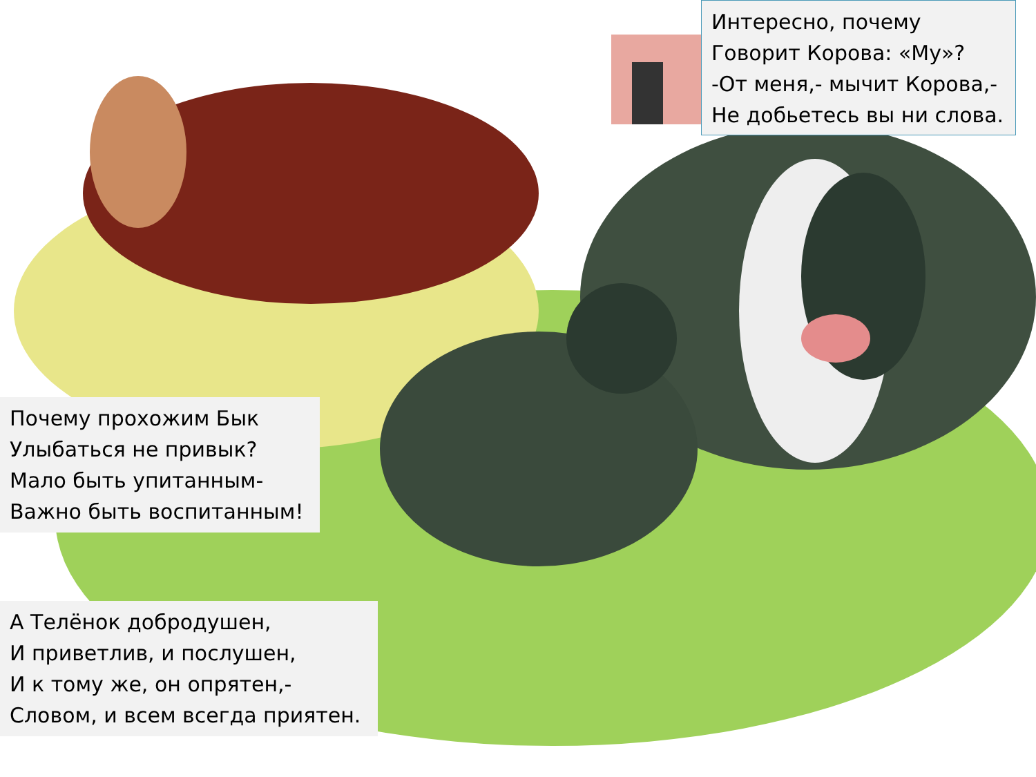Интересно, почему
Говорит Корова: «Му»?
-От меня,- мычит Корова,-
Не добьетесь вы ни слова.
Почему прохожим Бык
Улыбаться не привык?
Мало быть упитанным-
Важно быть воспитанным!
А Телёнок добродушен,
И приветлив, и послушен,
И к тому же, он опрятен,-
Словом, и всем всегда приятен.